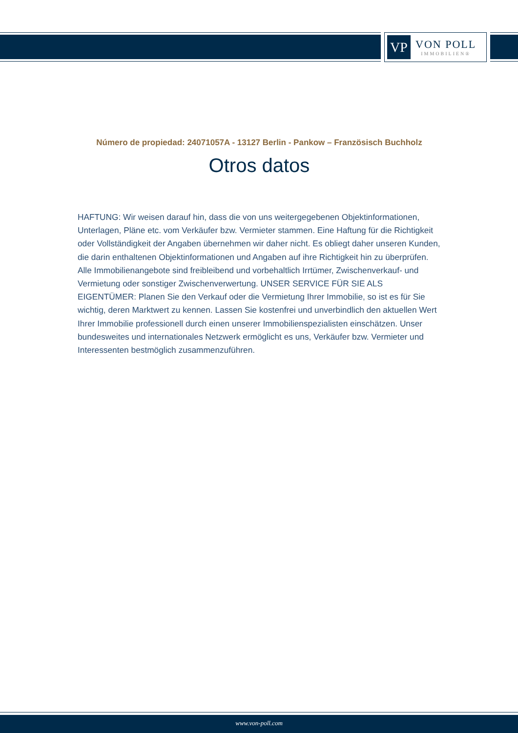VP
VON POLL
IMMOBILIEN®
Número de propiedad: 24071057A - 13127 Berlin - Pankow – Französisch Buchholz
Otros datos
HAFTUNG: Wir weisen darauf hin, dass die von uns weitergegebenen Objektinformationen, Unterlagen, Pläne etc. vom Verkäufer bzw. Vermieter stammen. Eine Haftung für die Richtigkeit oder Vollständigkeit der Angaben übernehmen wir daher nicht. Es obliegt daher unseren Kunden, die darin enthaltenen Objektinformationen und Angaben auf ihre Richtigkeit hin zu überprüfen. Alle Immobilienangebote sind freibleibend und vorbehaltlich Irrtümer, Zwischenverkauf- und Vermietung oder sonstiger Zwischenverwertung. UNSER SERVICE FÜR SIE ALS EIGENTÜMER: Planen Sie den Verkauf oder die Vermietung Ihrer Immobilie, so ist es für Sie wichtig, deren Marktwert zu kennen. Lassen Sie kostenfrei und unverbindlich den aktuellen Wert Ihrer Immobilie professionell durch einen unserer Immobilienspezialisten einschätzen. Unser bundesweites und internationales Netzwerk ermöglicht es uns, Verkäufer bzw. Vermieter und Interessenten bestmöglich zusammenzuführen.
www.von-poll.com